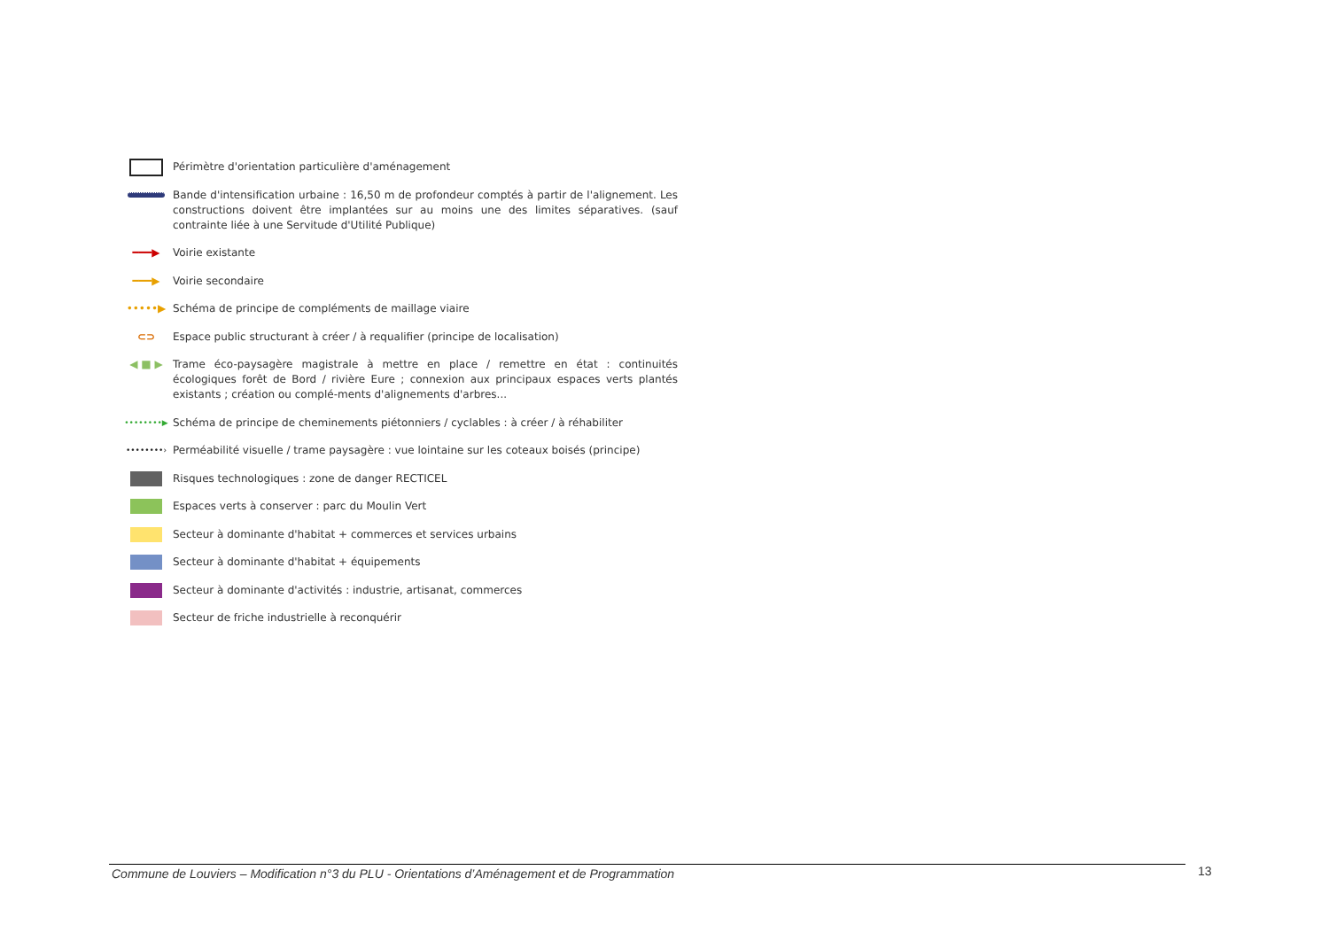Périmètre d'orientation particulière d'aménagement
Bande d'intensification urbaine : 16,50 m de profondeur comptés à partir de l'alignement. Les constructions doivent être implantées sur au moins une des limites séparatives. (sauf contrainte liée à une Servitude d'Utilité Publique)
━━━▶
Voirie existante
━━━▶
Voirie secondaire
•••••▶
Schéma de principe de compléments de maillage viaire
⊂⊃
Espace public structurant à créer / à requalifier (principe de localisation)
◀ ■ ▶
Trame éco-paysagère magistrale à mettre en place / remettre en état : continuités écologiques forêt de Bord / rivière Eure ; connexion aux principaux espaces verts plantés existants ; création ou complé-ments d'alignements d'arbres...
••••••••▶
Schéma de principe de cheminements piétonniers / cyclables : à créer / à réhabiliter
••••••••›
Perméabilité visuelle / trame paysagère : vue lointaine sur les coteaux boisés (principe)
Risques technologiques : zone de danger RECTICEL
Espaces verts à conserver : parc du Moulin Vert
Secteur à dominante d'habitat + commerces et services urbains
Secteur à dominante d'habitat + équipements
Secteur à dominante d'activités : industrie, artisanat, commerces
Secteur de friche industrielle à reconquérir
Commune de Louviers – Modification n°3 du PLU - Orientations d’Aménagement et de Programmation 13